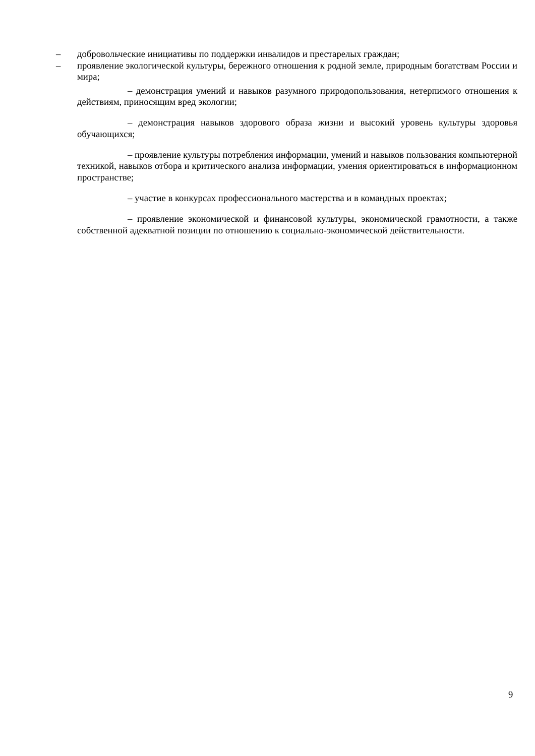– добровольческие инициативы по поддержки инвалидов и престарелых граждан;
– проявление экологической культуры, бережного отношения к родной земле, природным богатствам России и мира;
– демонстрация умений и навыков разумного природопользования, нетерпимого отношения к действиям, приносящим вред экологии;
– демонстрация навыков здорового образа жизни и высокий уровень культуры здоровья обучающихся;
– проявление культуры потребления информации, умений и навыков пользования компьютерной техникой, навыков отбора и критического анализа информации, умения ориентироваться в информационном пространстве;
– участие в конкурсах профессионального мастерства и в командных проектах;
– проявление экономической и финансовой культуры, экономической грамотности, а также собственной адекватной позиции по отношению к социально-экономической действительности.
9